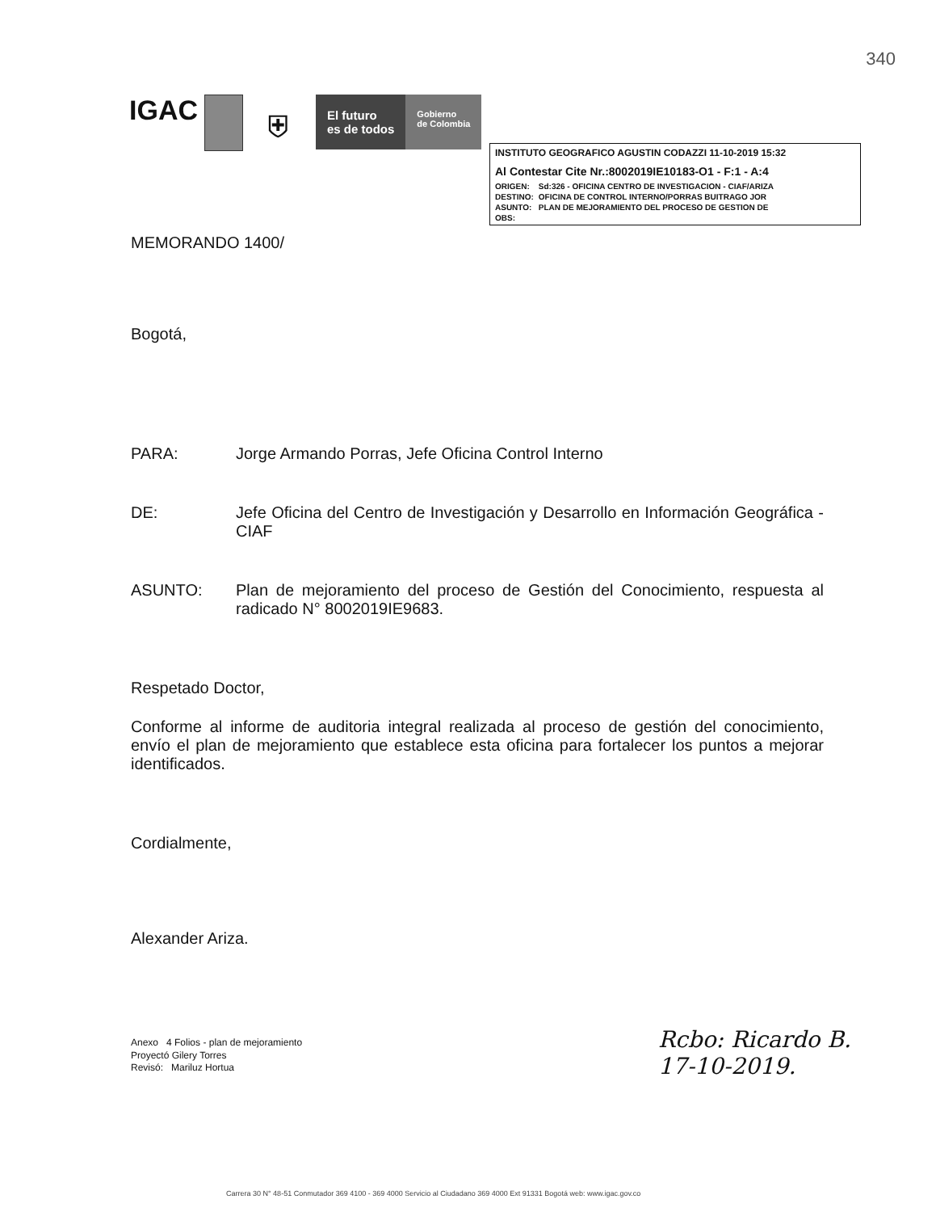340
IGAC
⛨
El futuro
es de todos
Gobierno
de Colombia
INSTITUTO GEOGRAFICO AGUSTIN CODAZZI 11-10-2019 15:32
Al Contestar Cite Nr.:8002019IE10183-O1 - F:1 - A:4
| ORIGEN: | Sd:326 - OFICINA CENTRO DE INVESTIGACION - CIAF/ARIZA |
| DESTINO: | OFICINA DE CONTROL INTERNO/PORRAS BUITRAGO JOR |
| ASUNTO: | PLAN DE MEJORAMIENTO DEL PROCESO DE GESTION DE |
| OBS: | |
MEMORANDO 1400/
Bogotá,
PARA: Jorge Armando Porras, Jefe Oficina Control Interno
DE: Jefe Oficina del Centro de Investigación y Desarrollo en Información Geográfica - CIAF
ASUNTO: Plan de mejoramiento del proceso de Gestión del Conocimiento, respuesta al radicado N° 8002019IE9683.
Respetado Doctor,
Conforme al informe de auditoria integral realizada al proceso de gestión del conocimiento, envío el plan de mejoramiento que establece esta oficina para fortalecer los puntos a mejorar identificados.
Cordialmente,
Alexander Ariza.
Anexo 4 Folios - plan de mejoramiento
Proyectó Gilery Torres
Revisó: Mariluz Hortua
Rcbo: Ricardo B.
17-10-2019.
Carrera 30 N° 48-51 Conmutador 369 4100 - 369 4000 Servicio al Ciudadano 369 4000 Ext 91331 Bogotá web: www.igac.gov.co